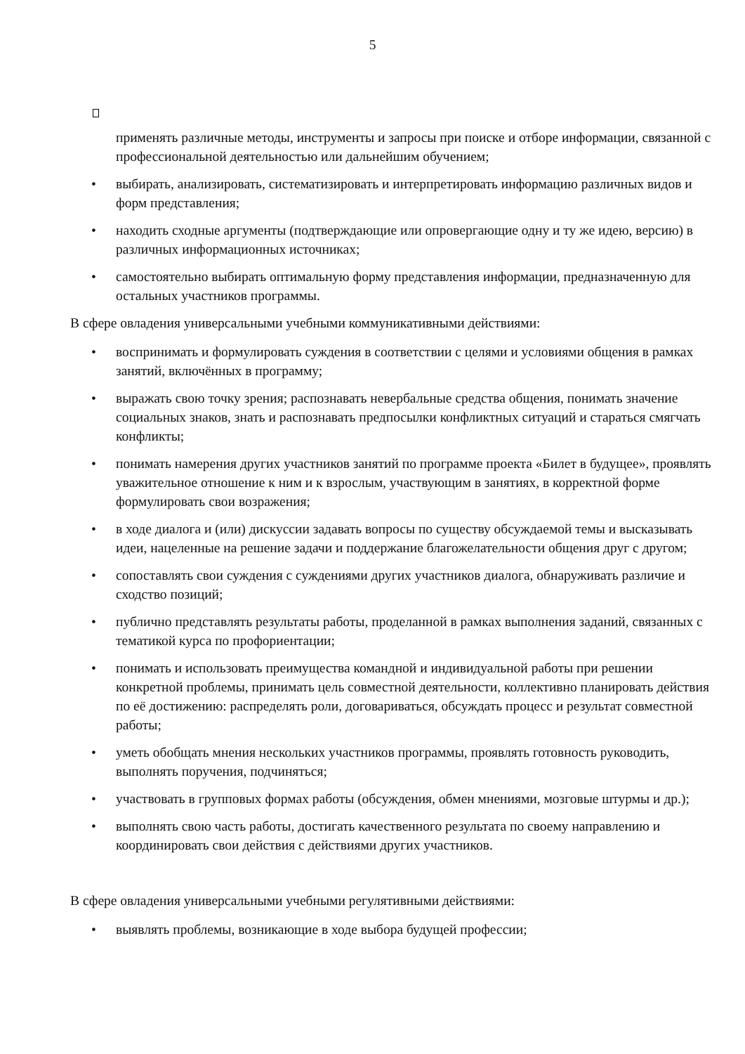5
применять различные методы, инструменты и запросы при поиске и отборе информации, связанной с профессиональной деятельностью или дальнейшим обучением;
• выбирать, анализировать, систематизировать и интерпретировать информацию различных видов и форм представления;
• находить сходные аргументы (подтверждающие или опровергающие одну и ту же идею, версию) в различных информационных источниках;
• самостоятельно выбирать оптимальную форму представления информации, предназначенную для остальных участников программы.
В сфере овладения универсальными учебными коммуникативными действиями:
• воспринимать и формулировать суждения в соответствии с целями и условиями общения в рамках занятий, включённых в программу;
• выражать свою точку зрения; распознавать невербальные средства общения, понимать значение социальных знаков, знать и распознавать предпосылки конфликтных ситуаций и стараться смягчать конфликты;
• понимать намерения других участников занятий по программе проекта «Билет в будущее», проявлять уважительное отношение к ним и к взрослым, участвующим в занятиях, в корректной форме формулировать свои возражения;
• в ходе диалога и (или) дискуссии задавать вопросы по существу обсуждаемой темы и высказывать идеи, нацеленные на решение задачи и поддержание благожелательности общения друг с другом;
• сопоставлять свои суждения с суждениями других участников диалога, обнаруживать различие и сходство позиций;
• публично представлять результаты работы, проделанной в рамках выполнения заданий, связанных с тематикой курса по профориентации;
• понимать и использовать преимущества командной и индивидуальной работы при решении конкретной проблемы, принимать цель совместной деятельности, коллективно планировать действия по её достижению: распределять роли, договариваться, обсуждать процесс и результат совместной работы;
• уметь обобщать мнения нескольких участников программы, проявлять готовность руководить, выполнять поручения, подчиняться;
• участвовать в групповых формах работы (обсуждения, обмен мнениями, мозговые штурмы и др.);
• выполнять свою часть работы, достигать качественного результата по своему направлению и координировать свои действия с действиями других участников.
В сфере овладения универсальными учебными регулятивными действиями:
• выявлять проблемы, возникающие в ходе выбора будущей профессии;